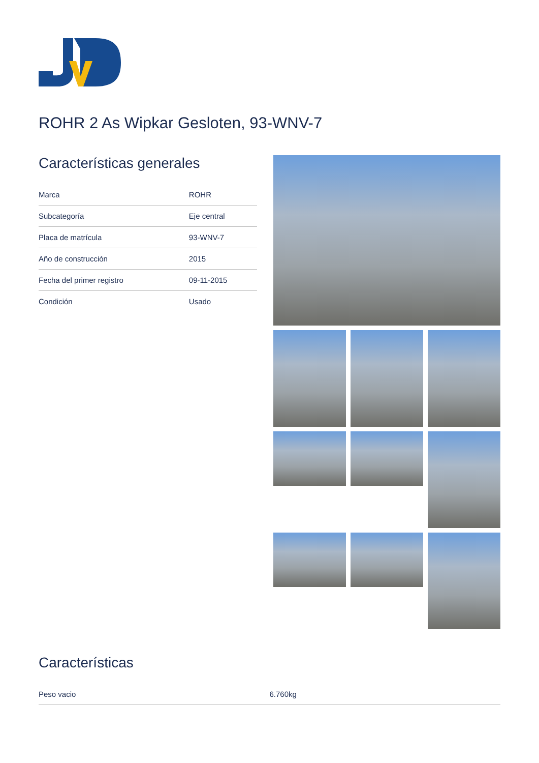ROHR 2 As Wipkar Gesloten, 93-WNV-7
Características generales
| Marca | ROHR |
| Subcategoría | Eje central |
| Placa de matrícula | 93-WNV-7 |
| Año de construcción | 2015 |
| Fecha del primer registro | 09-11-2015 |
| Condición | Usado |
Características
| Peso vacio | 6.760kg |